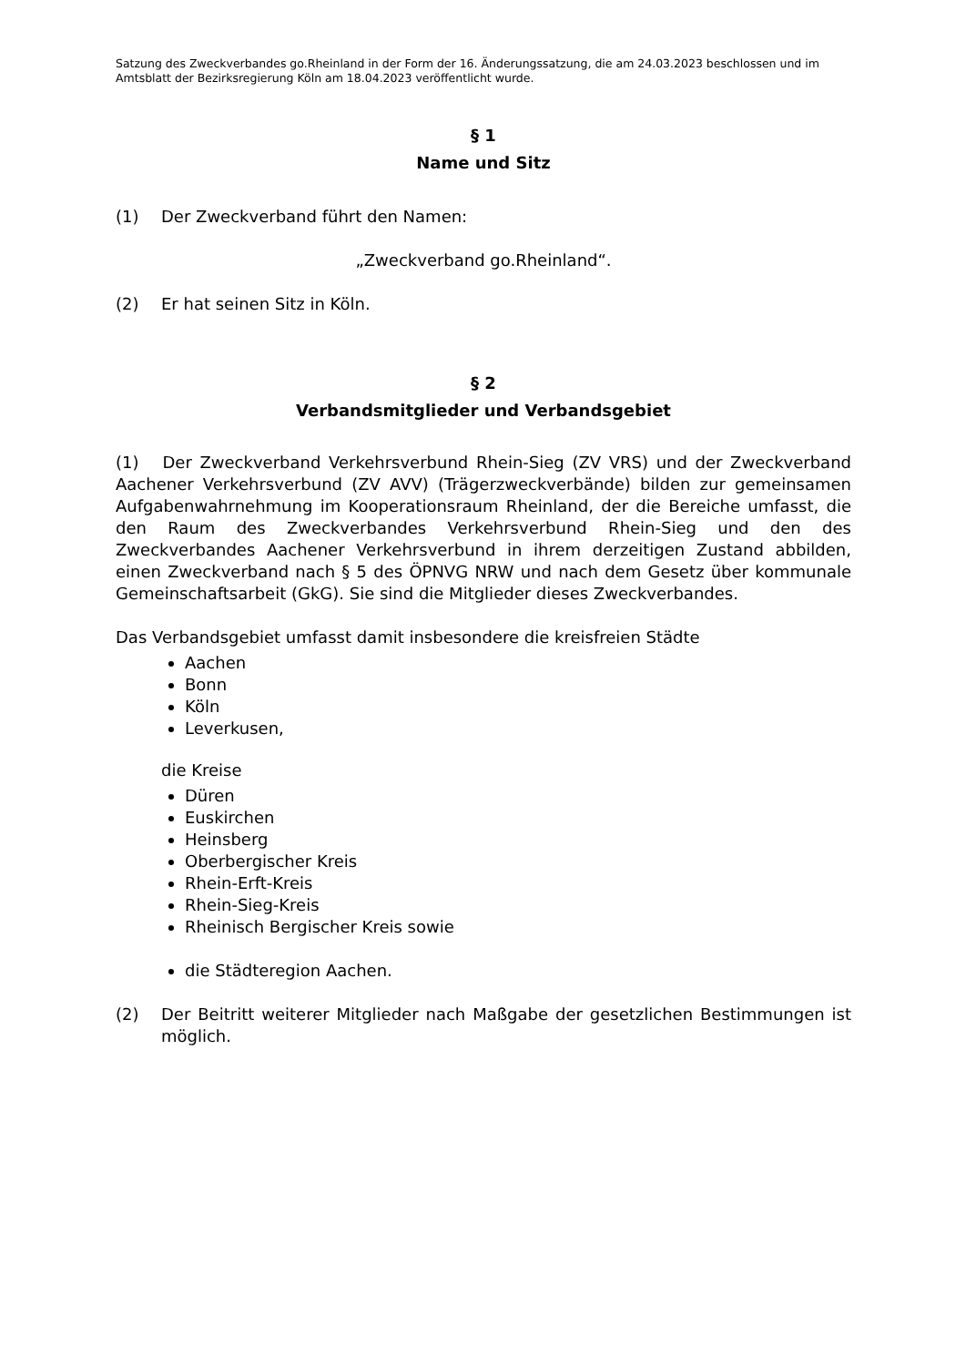Satzung des Zweckverbandes go.Rheinland in der Form der 16. Änderungssatzung, die am 24.03.2023 beschlossen und im Amtsblatt der Bezirksregierung Köln am 18.04.2023 veröffentlicht wurde.
§ 1
Name und Sitz
(1) Der Zweckverband führt den Namen:
„Zweckverband go.Rheinland“.
(2) Er hat seinen Sitz in Köln.
§ 2
Verbandsmitglieder und Verbandsgebiet
(1) Der Zweckverband Verkehrsverbund Rhein-Sieg (ZV VRS) und der Zweckverband Aachener Verkehrsverbund (ZV AVV) (Trägerzweckverbände) bilden zur gemeinsamen Aufgabenwahrnehmung im Kooperationsraum Rheinland, der die Bereiche umfasst, die den Raum des Zweckverbandes Verkehrsverbund Rhein-Sieg und den des Zweckverbandes Aachener Verkehrsverbund in ihrem derzeitigen Zustand abbilden, einen Zweckverband nach § 5 des ÖPNVG NRW und nach dem Gesetz über kommunale Gemeinschaftsarbeit (GkG). Sie sind die Mitglieder dieses Zweckverbandes.
Das Verbandsgebiet umfasst damit insbesondere die kreisfreien Städte
Aachen
Bonn
Köln
Leverkusen,
die Kreise
Düren
Euskirchen
Heinsberg
Oberbergischer Kreis
Rhein-Erft-Kreis
Rhein-Sieg-Kreis
Rheinisch Bergischer Kreis sowie
die Städteregion Aachen.
(2) Der Beitritt weiterer Mitglieder nach Maßgabe der gesetzlichen Bestimmungen ist möglich.